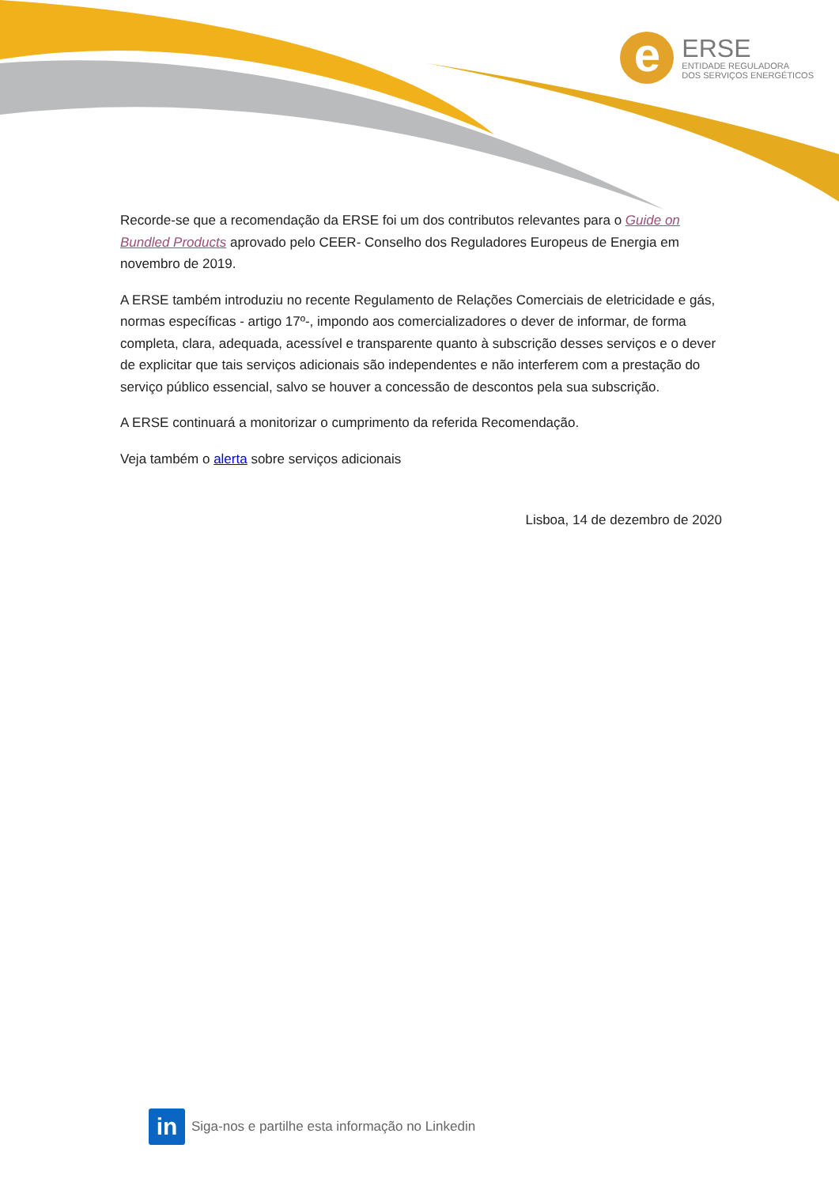e
ERSE
ENTIDADE REGULADORA
DOS SERVIÇOS ENERGÉTICOS
Recorde-se que a recomendação da ERSE foi um dos contributos relevantes para o Guide on Bundled Products aprovado pelo CEER- Conselho dos Reguladores Europeus de Energia em novembro de 2019.
A ERSE também introduziu no recente Regulamento de Relações Comerciais de eletricidade e gás, normas específicas - artigo 17º-, impondo aos comercializadores o dever de informar, de forma completa, clara, adequada, acessível e transparente quanto à subscrição desses serviços e o dever de explicitar que tais serviços adicionais são independentes e não interferem com a prestação do serviço público essencial, salvo se houver a concessão de descontos pela sua subscrição.
A ERSE continuará a monitorizar o cumprimento da referida Recomendação.
Veja também o alerta sobre serviços adicionais
Lisboa, 14 de dezembro de 2020
in
Siga-nos e partilhe esta informação no Linkedin